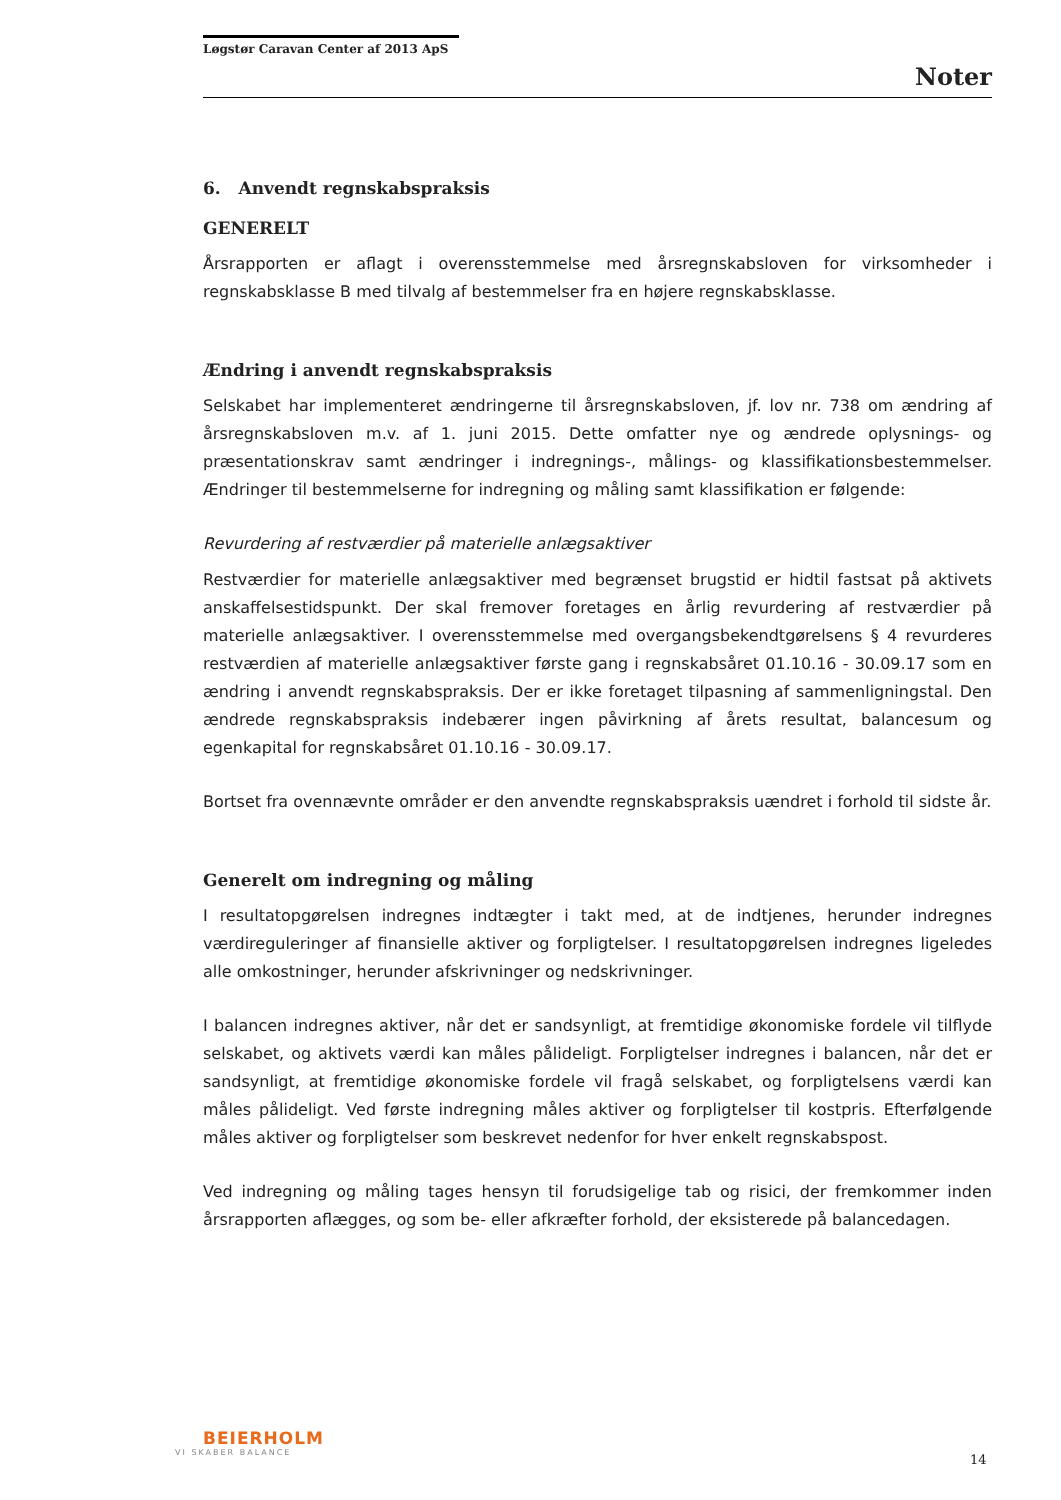Løgstør Caravan Center af 2013 ApS
Noter
6. Anvendt regnskabspraksis
GENERELT
Årsrapporten er aflagt i overensstemmelse med årsregnskabsloven for virksomheder i regnskabsklasse B med tilvalg af bestemmelser fra en højere regnskabsklasse.
Ændring i anvendt regnskabspraksis
Selskabet har implementeret ændringerne til årsregnskabsloven, jf. lov nr. 738 om ændring af årsregnskabsloven m.v. af 1. juni 2015. Dette omfatter nye og ændrede oplysnings- og præsentationskrav samt ændringer i indregnings-, målings- og klassifikationsbestemmelser. Ændringer til bestemmelserne for indregning og måling samt klassifikation er følgende:
Revurdering af restværdier på materielle anlægsaktiver
Restværdier for materielle anlægsaktiver med begrænset brugstid er hidtil fastsat på aktivets anskaffelsestidspunkt. Der skal fremover foretages en årlig revurdering af restværdier på materielle anlægsaktiver. I overensstemmelse med overgangsbekendtgørelsens § 4 revurderes restværdien af materielle anlægsaktiver første gang i regnskabsåret 01.10.16 - 30.09.17 som en ændring i anvendt regnskabspraksis. Der er ikke foretaget tilpasning af sammenligningstal. Den ændrede regnskabspraksis indebærer ingen påvirkning af årets resultat, balancesum og egenkapital for regnskabsåret 01.10.16 - 30.09.17.
Bortset fra ovennævnte områder er den anvendte regnskabspraksis uændret i forhold til sidste år.
Generelt om indregning og måling
I resultatopgørelsen indregnes indtægter i takt med, at de indtjenes, herunder indregnes værdireguleringer af finansielle aktiver og forpligtelser. I resultatopgørelsen indregnes ligeledes alle omkostninger, herunder afskrivninger og nedskrivninger.
I balancen indregnes aktiver, når det er sandsynligt, at fremtidige økonomiske fordele vil tilflyde selskabet, og aktivets værdi kan måles pålideligt. Forpligtelser indregnes i balancen, når det er sandsynligt, at fremtidige økonomiske fordele vil fragå selskabet, og forpligtelsens værdi kan måles pålideligt. Ved første indregning måles aktiver og forpligtelser til kostpris. Efterfølgende måles aktiver og forpligtelser som beskrevet nedenfor for hver enkelt regnskabspost.
Ved indregning og måling tages hensyn til forudsigelige tab og risici, der fremkommer inden årsrapporten aflægges, og som be- eller afkræfter forhold, der eksisterede på balancedagen.
BEIERHOLM
VI SKABER BALANCE
14